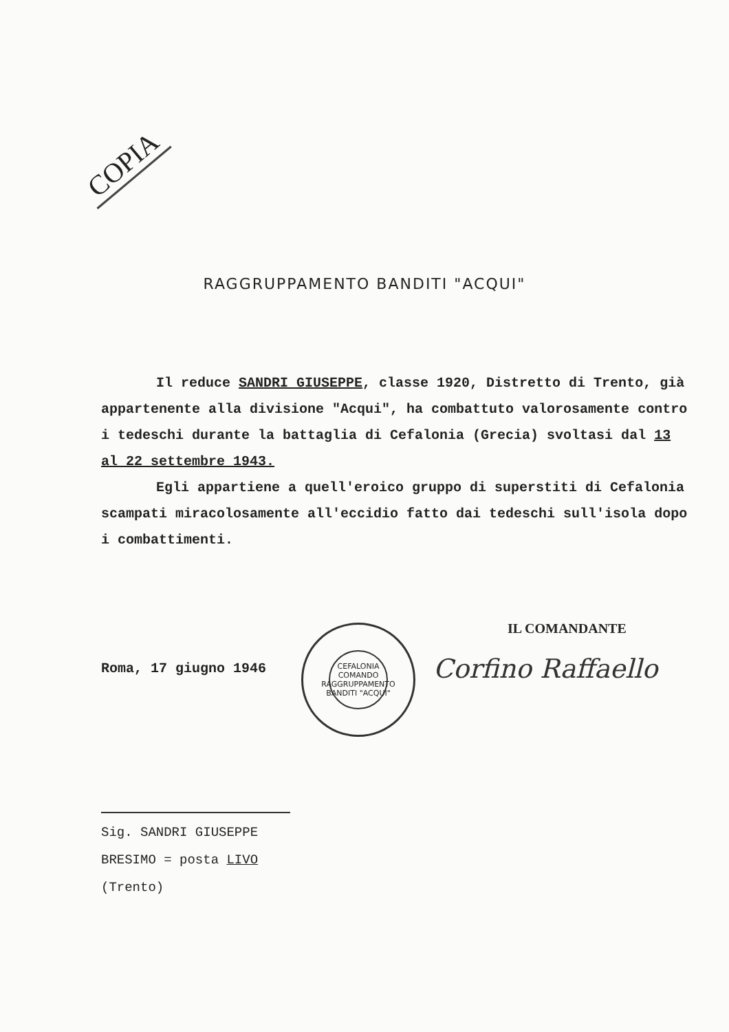COPIA
RAGGRUPPAMENTO BANDITI "ACQUI"
Il reduce SANDRI GIUSEPPE, classe 1920, Distretto di Trento, già appartenente alla divisione "Acqui", ha combattuto valorosamente contro i tedeschi durante la battaglia di Cefalonia (Grecia) svoltasi dal 13 al 22 settembre 1943.
Egli appartiene a quell'eroico gruppo di superstiti di Cefalonia scampati miracolosamente all'eccidio fatto dai tedeschi sull'isola dopo i combattimenti.
IL COMANDANTE
Roma, 17 giugno 1946
CEFALONIA
COMANDO RAGGRUPPAMENTO BANDITI "ACQUI"
Corfino Raffaello
Sig. SANDRI GIUSEPPE
BRESIMO = posta LIVO
(Trento)